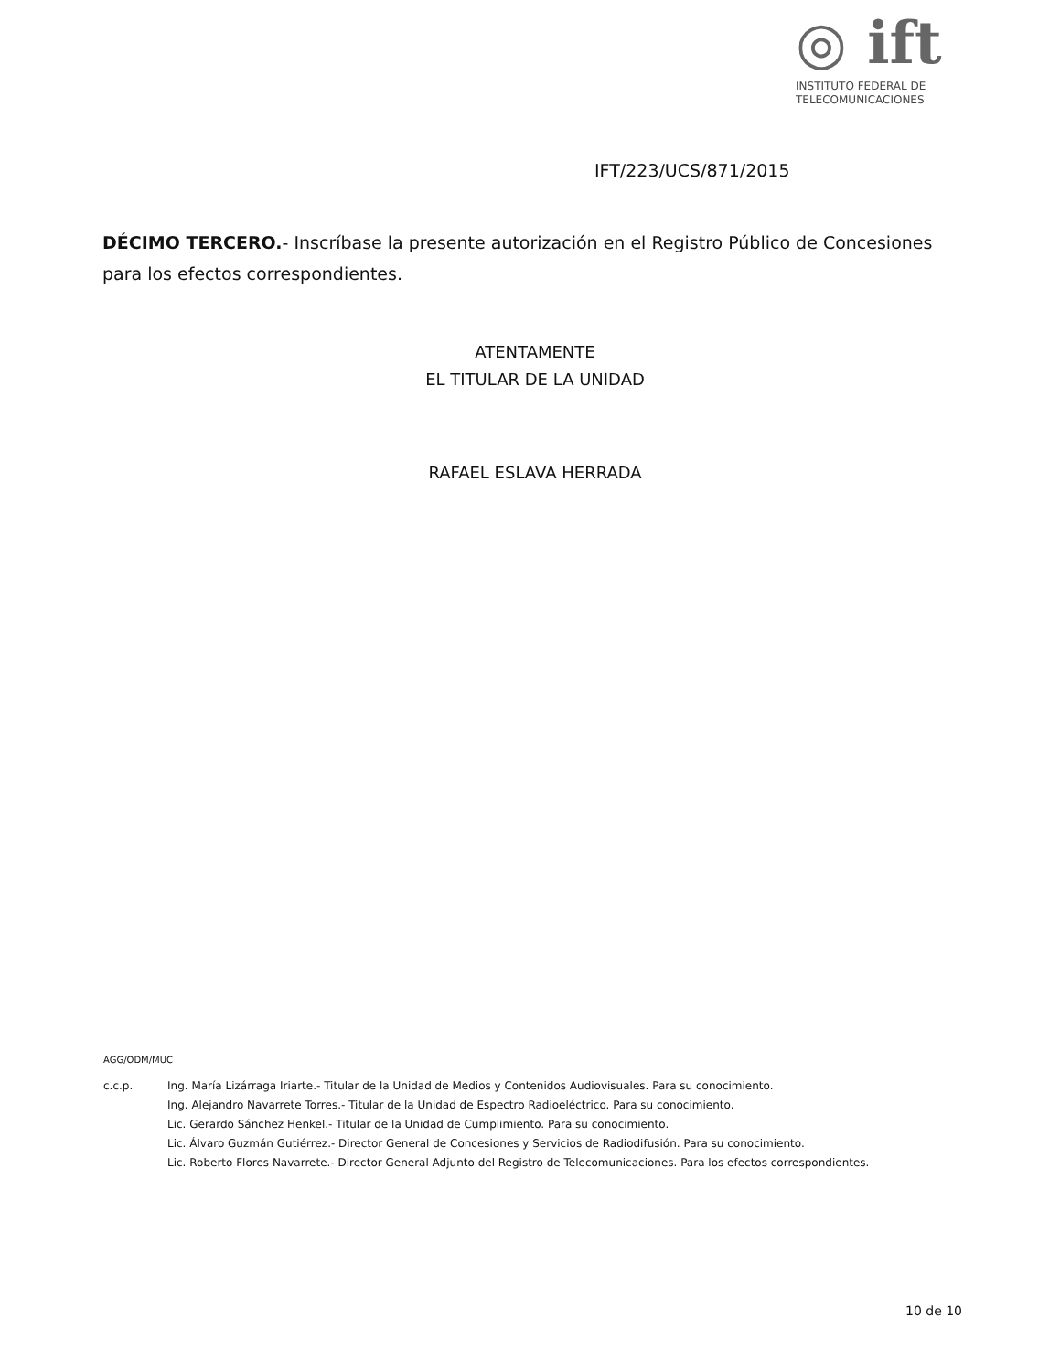◎ ift
INSTITUTO FEDERAL DE
TELECOMUNICACIONES
IFT/223/UCS/871/2015
DÉCIMO TERCERO.- Inscríbase la presente autorización en el Registro Público de Concesiones para los efectos correspondientes.
ATENTAMENTE
EL TITULAR DE LA UNIDAD
RAFAEL ESLAVA HERRADA
AGG/ODM/MUC
c.c.p. Ing. María Lizárraga Iriarte.- Titular de la Unidad de Medios y Contenidos Audiovisuales. Para su conocimiento.
Ing. Alejandro Navarrete Torres.- Titular de la Unidad de Espectro Radioeléctrico. Para su conocimiento.
Lic. Gerardo Sánchez Henkel.- Titular de la Unidad de Cumplimiento. Para su conocimiento.
Lic. Álvaro Guzmán Gutiérrez.- Director General de Concesiones y Servicios de Radiodifusión. Para su conocimiento.
Lic. Roberto Flores Navarrete.- Director General Adjunto del Registro de Telecomunicaciones. Para los efectos correspondientes.
10 de 10